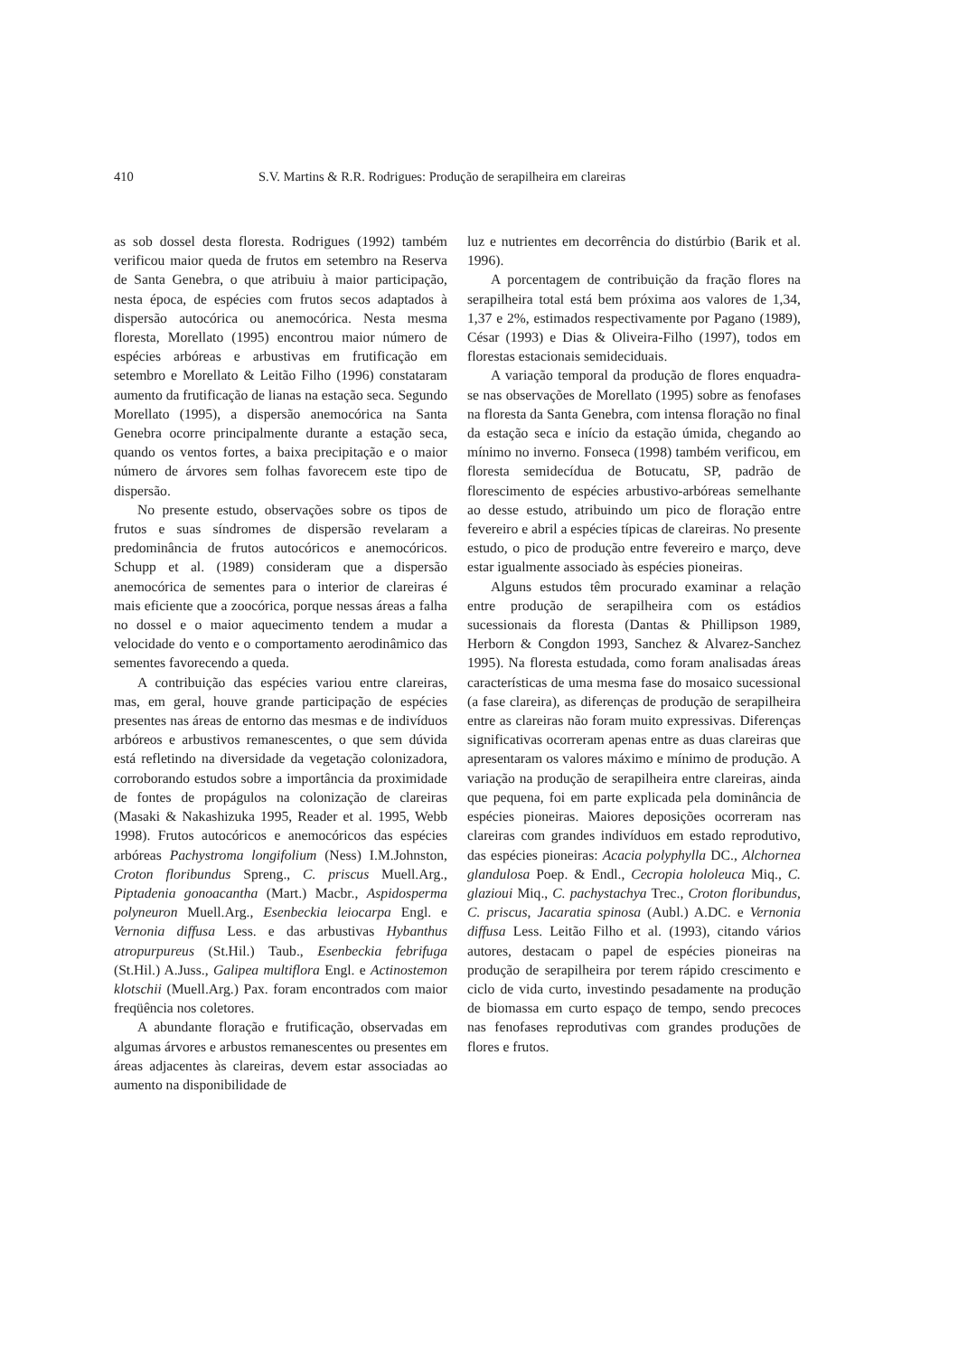410 S.V. Martins & R.R. Rodrigues: Produção de serapilheira em clareiras
as sob dossel desta floresta. Rodrigues (1992) também verificou maior queda de frutos em setembro na Reserva de Santa Genebra, o que atribuiu à maior participação, nesta época, de espécies com frutos secos adaptados à dispersão autocórica ou anemocórica. Nesta mesma floresta, Morellato (1995) encontrou maior número de espécies arbóreas e arbustivas em frutificação em setembro e Morellato & Leitão Filho (1996) constataram aumento da frutificação de lianas na estação seca. Segundo Morellato (1995), a dispersão anemocórica na Santa Genebra ocorre principalmente durante a estação seca, quando os ventos fortes, a baixa precipitação e o maior número de árvores sem folhas favorecem este tipo de dispersão.
No presente estudo, observações sobre os tipos de frutos e suas síndromes de dispersão revelaram a predominância de frutos autocóricos e anemocóricos. Schupp et al. (1989) consideram que a dispersão anemocórica de sementes para o interior de clareiras é mais eficiente que a zoocórica, porque nessas áreas a falha no dossel e o maior aquecimento tendem a mudar a velocidade do vento e o comportamento aerodinâmico das sementes favorecendo a queda.
A contribuição das espécies variou entre clareiras, mas, em geral, houve grande participação de espécies presentes nas áreas de entorno das mesmas e de indivíduos arbóreos e arbustivos remanescentes, o que sem dúvida está refletindo na diversidade da vegetação colonizadora, corroborando estudos sobre a importância da proximidade de fontes de propágulos na colonização de clareiras (Masaki & Nakashizuka 1995, Reader et al. 1995, Webb 1998). Frutos autocóricos e anemocóricos das espécies arbóreas Pachystroma longifolium (Ness) I.M.Johnston, Croton floribundus Spreng., C. priscus Muell.Arg., Piptadenia gonoacantha (Mart.) Macbr., Aspidosperma polyneuron Muell.Arg., Esenbeckia leiocarpa Engl. e Vernonia diffusa Less. e das arbustivas Hybanthus atropurpureus (St.Hil.) Taub., Esenbeckia febrifuga (St.Hil.) A.Juss., Galipea multiflora Engl. e Actinostemon klotschii (Muell.Arg.) Pax. foram encontrados com maior freqüência nos coletores.
A abundante floração e frutificação, observadas em algumas árvores e arbustos remanescentes ou presentes em áreas adjacentes às clareiras, devem estar associadas ao aumento na disponibilidade de
luz e nutrientes em decorrência do distúrbio (Barik et al. 1996).
A porcentagem de contribuição da fração flores na serapilheira total está bem próxima aos valores de 1,34, 1,37 e 2%, estimados respectivamente por Pagano (1989), César (1993) e Dias & Oliveira-Filho (1997), todos em florestas estacionais semideciduais.
A variação temporal da produção de flores enquadra-se nas observações de Morellato (1995) sobre as fenofases na floresta da Santa Genebra, com intensa floração no final da estação seca e início da estação úmida, chegando ao mínimo no inverno. Fonseca (1998) também verificou, em floresta semidecídua de Botucatu, SP, padrão de florescimento de espécies arbustivo-arbóreas semelhante ao desse estudo, atribuindo um pico de floração entre fevereiro e abril a espécies típicas de clareiras. No presente estudo, o pico de produção entre fevereiro e março, deve estar igualmente associado às espécies pioneiras.
Alguns estudos têm procurado examinar a relação entre produção de serapilheira com os estádios sucessionais da floresta (Dantas & Phillipson 1989, Herborn & Congdon 1993, Sanchez & Alvarez-Sanchez 1995). Na floresta estudada, como foram analisadas áreas características de uma mesma fase do mosaico sucessional (a fase clareira), as diferenças de produção de serapilheira entre as clareiras não foram muito expressivas. Diferenças significativas ocorreram apenas entre as duas clareiras que apresentaram os valores máximo e mínimo de produção. A variação na produção de serapilheira entre clareiras, ainda que pequena, foi em parte explicada pela dominância de espécies pioneiras. Maiores deposições ocorreram nas clareiras com grandes indivíduos em estado reprodutivo, das espécies pioneiras: Acacia polyphylla DC., Alchornea glandulosa Poep. & Endl., Cecropia hololeuca Miq., C. glazioui Miq., C. pachystachya Trec., Croton floribundus, C. priscus, Jacaratia spinosa (Aubl.) A.DC. e Vernonia diffusa Less. Leitão Filho et al. (1993), citando vários autores, destacam o papel de espécies pioneiras na produção de serapilheira por terem rápido crescimento e ciclo de vida curto, investindo pesadamente na produção de biomassa em curto espaço de tempo, sendo precoces nas fenofases reprodutivas com grandes produções de flores e frutos.